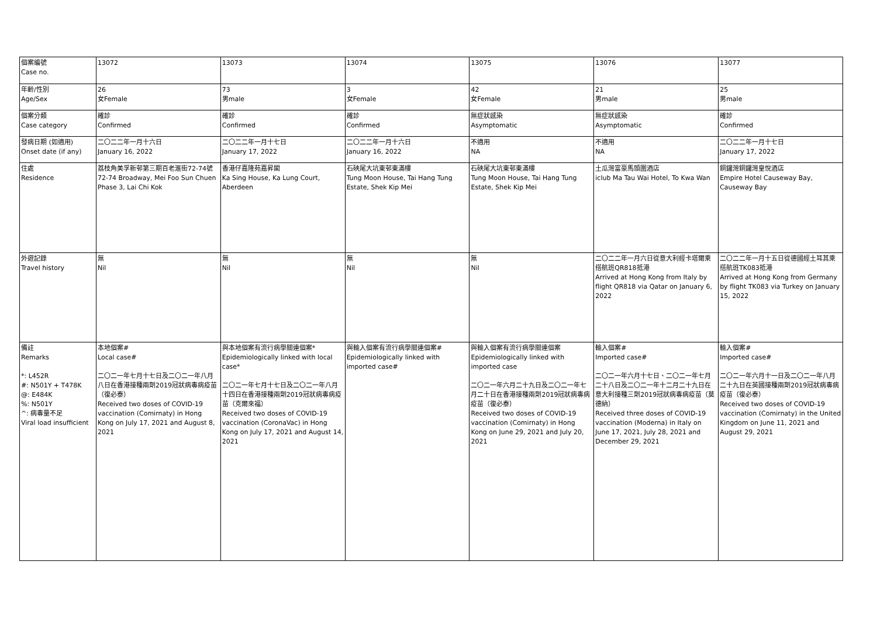| 個案編號 Case no. | 13072 | 13073 | 13074 | 13075 | 13076 | 13077 |
| 年齡/性別 Age/Sex | 26 女Female | 73 男male | 3 女Female | 42 女Female | 21 男male | 25 男male |
| 個案分類 Case category | 確診 Confirmed | 確診 Confirmed | 確診 Confirmed | 無症狀感染 Asymptomatic | 無症狀感染 Asymptomatic | 確診 Confirmed |
| 發病日期 (如適用) Onset date (if any) | 二〇二二年一月十六日 January 16, 2022 | 二〇二二年一月十七日 January 17, 2022 | 二〇二二年一月十六日 January 16, 2022 | 不適用 NA | 不適用 NA | 二〇二二年一月十七日 January 17, 2022 |
| 住處 Residence | 荔枝角美孚新邨第三期百老滙街72-74號 72-74 Broadway, Mei Foo Sun Chuen Phase 3, Lai Chi Kok | 香港仔嘉隆苑嘉昇閣 Ka Sing House, Ka Lung Court, Aberdeen | 石硤尾大坑東邨東滿樓 Tung Moon House, Tai Hang Tung Estate, Shek Kip Mei | 石硤尾大坑東邨東滿樓 Tung Moon House, Tai Hang Tung Estate, Shek Kip Mei | 土瓜灣富豪馬頭圍酒店 iclub Ma Tau Wai Hotel, To Kwa Wan | 銅鑼灣銅鑼灣皇悅酒店 Empire Hotel Causeway Bay, Causeway Bay |
| 外遊記錄 Travel history | 無 Nil | 無 Nil | 無 Nil | 無 Nil | 二〇二二年一月六日從意大利經卡塔爾乘搭航班QR818抵港 Arrived at Hong Kong from Italy by flight QR818 via Qatar on January 6, 2022 | 二〇二二年一月十五日從德國經土耳其乘搭航班TK083抵港 Arrived at Hong Kong from Germany by flight TK083 via Turkey on January 15, 2022 |
| 備註 Remarks *: L452R #: N501Y + T478K @: E484K %: N501Y ^: 病毒量不足 Viral load insufficient | 本地個案# Local case# 二〇二一年七月十七日及二〇二一年八月八日在香港接種兩劑2019冠狀病毒病疫苗（復必泰） Received two doses of COVID-19 vaccination (Comirnaty) in Hong Kong on July 17, 2021 and August 8, 2021 | 與本地個案有流行病學關連個案* Epidemiologically linked with local case* 二〇二一年七月十七日及二〇二一年八月十四日在香港接種兩劑2019冠狀病毒病疫苗（克爾來福） Received two doses of COVID-19 vaccination (CoronaVac) in Hong Kong on July 17, 2021 and August 14, 2021 | 與輸入個案有流行病學關連個案# Epidemiologically linked with imported case# | 與輸入個案有流行病學關連個案 Epidemiologically linked with imported case 二〇二一年六月二十九日及二〇二一年七月二十日在香港接種兩劑2019冠狀病毒病疫苗（復必泰） Received two doses of COVID-19 vaccination (Comirnaty) in Hong Kong on June 29, 2021 and July 20, 2021 | 輸入個案# Imported case# 二〇二一年六月十七日、二〇二一年七月二十八日及二〇二一年十二月二十九日在意大利接種三劑2019冠狀病毒病疫苗（莫德納） Received three doses of COVID-19 vaccination (Moderna) in Italy on June 17, 2021, July 28, 2021 and December 29, 2021 | 輸入個案# Imported case# 二〇二一年六月十一日及二〇二一年八月二十九日在英國接種兩劑2019冠狀病毒病疫苗（復必泰） Received two doses of COVID-19 vaccination (Comirnaty) in the United Kingdom on June 11, 2021 and August 29, 2021 |